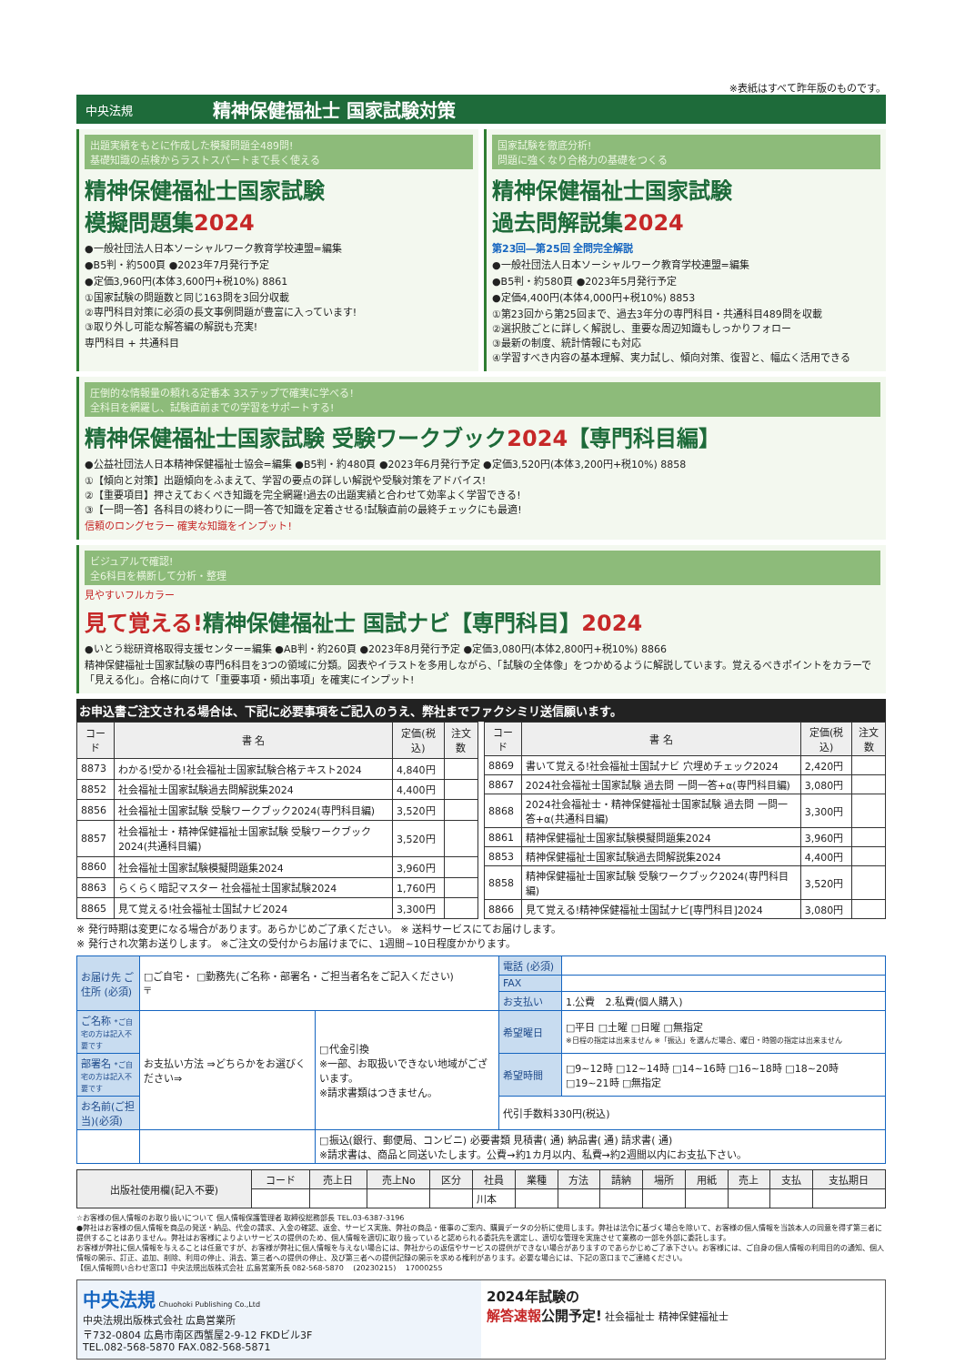※表紙はすべて昨年版のものです。
中央法規 精神保健福祉士 国家試験対策
出題実績をもとに作成した模擬問題全489問!
基礎知識の点検からラストスパートまで長く使える
精神保健福祉士国家試験
模擬問題集2024
●一般社団法人日本ソーシャルワーク教育学校連盟=編集
●B5判・約500頁 ●2023年7月発行予定
●定価3,960円(本体3,600円+税10%) 8861
①国家試験の問題数と同じ163問を3回分収載
②専門科目対策に必須の長文事例問題が豊富に入っています!
③取り外し可能な解答編の解説も充実!
専門科目 + 共通科目
国家試験を徹底分析!
問題に強くなり合格力の基礎をつくる
精神保健福祉士国家試験
過去問解説集2024
第23回―第25回 全問完全解説
●一般社団法人日本ソーシャルワーク教育学校連盟=編集
●B5判・約580頁 ●2023年5月発行予定
●定価4,400円(本体4,000円+税10%) 8853
①第23回から第25回まで、過去3年分の専門科目・共通科目489問を収載
②選択肢ごとに詳しく解説し、重要な周辺知識もしっかりフォロー
③最新の制度、統計情報にも対応
④学習すべき内容の基本理解、実力試し、傾向対策、復習と、幅広く活用できる
圧倒的な情報量の頼れる定番本 3ステップで確実に学べる!
全科目を網羅し、試験直前までの学習をサポートする!
精神保健福祉士国家試験 受験ワークブック2024【専門科目編】
●公益社団法人日本精神保健福祉士協会=編集 ●B5判・約480頁 ●2023年6月発行予定 ●定価3,520円(本体3,200円+税10%) 8858
①【傾向と対策】出題傾向をふまえて、学習の要点の詳しい解説や受験対策をアドバイス!
②【重要項目】押さえておくべき知識を完全網羅!過去の出題実績と合わせて効率よく学習できる!
③【一問一答】各科目の終わりに一問一答で知識を定着させる!試験直前の最終チェックにも最適!
信頼のロングセラー 確実な知識をインプット!
ビジュアルで確認!
全6科目を横断して分析・整理
見やすいフルカラー
見て覚える!精神保健福祉士 国試ナビ【専門科目】2024
●いとう総研資格取得支援センター=編集 ●AB判・約260頁 ●2023年8月発行予定 ●定価3,080円(本体2,800円+税10%) 8866
精神保健福祉士国家試験の専門6科目を3つの領域に分類。図表やイラストを多用しながら、「試験の全体像」をつかめるように解説しています。覚えるべきポイントをカラーで「見える化」。合格に向けて「重要事項・頻出事項」を確実にインプット!
お申込書ご注文される場合は、下記に必要事項をご記入のうえ、弊社までファクシミリ送信願います。
| コード | 書 名 | 定価(税込) | 注文数 |
| --- | --- | --- | --- |
| 8873 | わかる!受かる!社会福祉士国家試験合格テキスト2024 | 4,840円 | |
| 8852 | 社会福祉士国家試験過去問解説集2024 | 4,400円 | |
| 8856 | 社会福祉士国家試験 受験ワークブック2024(専門科目編) | 3,520円 | |
| 8857 | 社会福祉士・精神保健福祉士国家試験 受験ワークブック2024(共通科目編) | 3,520円 | |
| 8860 | 社会福祉士国家試験模擬問題集2024 | 3,960円 | |
| 8863 | らくらく暗記マスター 社会福祉士国家試験2024 | 1,760円 | |
| 8865 | 見て覚える!社会福祉士国試ナビ2024 | 3,300円 | |
| コード | 書 名 | 定価(税込) | 注文数 |
| --- | --- | --- | --- |
| 8869 | 書いて覚える!社会福祉士国試ナビ 穴埋めチェック2024 | 2,420円 | |
| 8867 | 2024社会福祉士国家試験 過去問 一問一答+α(専門科目編) | 3,080円 | |
| 8868 | 2024社会福祉士・精神保健福祉士国家試験 過去問 一問一答+α(共通科目編) | 3,300円 | |
| 8861 | 精神保健福祉士国家試験模擬問題集2024 | 3,960円 | |
| 8853 | 精神保健福祉士国家試験過去問解説集2024 | 4,400円 | |
| 8858 | 精神保健福祉士国家試験 受験ワークブック2024(専門科目編) | 3,520円 | |
| 8866 | 見て覚える!精神保健福祉士国試ナビ[専門科目]2024 | 3,080円 | |
※ 発行時期は変更になる場合があります。あらかじめご了承ください。 ※ 送料サービスにてお届けします。
※ 発行され次第お送りします。 ※ご注文の受付からお届けまでに、1週間~10日程度かかります。
| お届け先 ご住所 (必須) | □ご自宅・ □勤務先(ご名称・部署名・ご担当者名をご記入ください) 〒 | | 電話 (必須) | |
| | | | FAX | |
| | | | お支払い | 1.公費 2.私費(個人購入) |
| ご名称 *ご自宅の方は記入不要です | お支払い方法 ⇒どちらかをお選びください⇒ | □代金引換 ※一部、お取扱いできない地域がございます。 ※請求書類はつきません。 | 希望曜日 | □平日 □土曜 □日曜 □無指定 ※日程の指定は出来ません ※「振込」を選んだ場合、曜日・時間の指定は出来ません |
| 部署名 *ご自宅の方は記入不要です | | | 希望時間 | □9~12時 □12~14時 □14~16時 □16~18時 □18~20時 □19~21時 □無指定 |
| お名前(ご担当)(必須) | | | 代引手数料330円(税込) | |
| | | □振込(銀行、郵便局、コンビニ) 必要書類 見積書( 通) 納品書( 通) 請求書( 通) ※請求書は、商品と同送いたします。公費→約1カ月以内、私費→約2週間以内にお支払下さい。 | | |
| 出版社使用欄(記入不要) | コード | 売上日 | 売上No | 区分 | 社員 | 業種 | 方法 | 請納 | 場所 | 用紙 | 売上 | 支払 | 支払期日 |
| --- | --- | --- | --- | --- | --- | --- | --- | --- | --- | --- | --- | --- | --- |
| | | | | | 川本 | | | | | | | | |
☆お客様の個人情報のお取り扱いについて 個人情報保護管理者 取締役総務部長 TEL.03-6387-3196
●弊社はお客様の個人情報を商品の発送・納品、代金の請求、入金の確認、返金、サービス実施、弊社の商品・催事のご案内、購買データの分析に使用します。弊社は法令に基づく場合を除いて、お客様の個人情報を当該本人の同意を得ず第三者に提供することはありません。弊社はお客様によりよいサービスの提供のため、個人情報を適切に取り扱っていると認められる委託先を選定し、適切な管理を実施させて業務の一部を外部に委託します。
お客様が弊社に個人情報を与えることは任意ですが、お客様が弊社に個人情報を与えない場合には、弊社からの返信やサービスの提供ができない場合がありますのであらかじめご了承下さい。お客様には、ご自身の個人情報の利用目的の通知、個人情報の開示、訂正、追加、削除、利用の停止、消去、第三者への提供の停止、及び第三者への提供記録の開示を求める権利があります。必要な場合には、下記の窓口までご連絡ください。
【個人情報問い合わせ窓口】中央法規出版株式会社 広島営業所長 082-568-5870 　(20230215) 　17000255
中央法規 Chuohoki Publishing Co.,Ltd
中央法規出版株式会社 広島営業所
〒732-0804 広島市南区西蟹屋2-9-12 FKDビル3F
TEL.082-568-5870 FAX.082-568-5871
2024年試験の
解答速報公開予定! 社会福祉士 精神保健福祉士